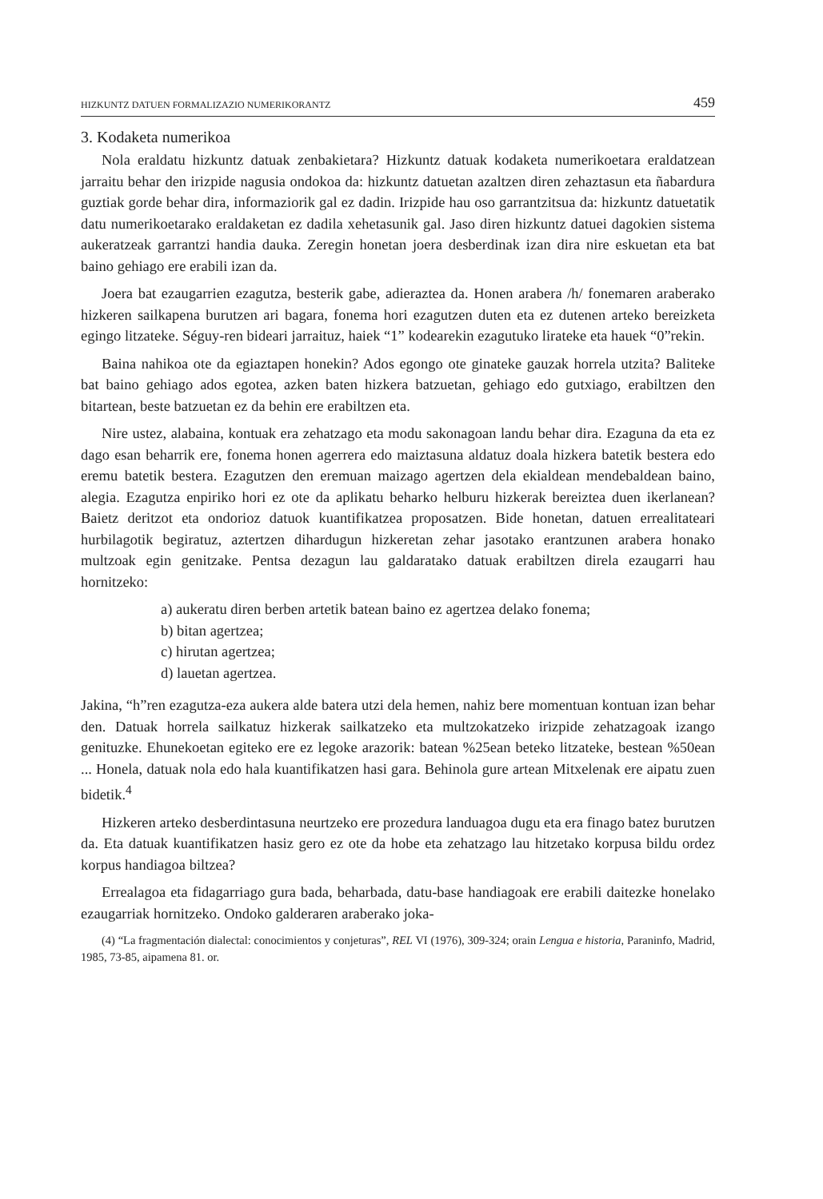HIZKUNTZ DATUEN FORMALIZAZIO NUMERIKORANTZ 459
3. Kodaketa numerikoa
Nola eraldatu hizkuntz datuak zenbakietara? Hizkuntz datuak kodaketa numerikoetara eraldatzean jarraitu behar den irizpide nagusia ondokoa da: hizkuntz datuetan azaltzen diren zehaztasun eta ñabardura guztiak gorde behar dira, informaziorik gal ez dadin. Irizpide hau oso garrantzitsua da: hizkuntz datuetatik datu numerikoetarako eraldaketan ez dadila xehetasunik gal. Jaso diren hizkuntz datuei dagokien sistema aukeratzeak garrantzi handia dauka. Zeregin honetan joera desberdinak izan dira nire eskuetan eta bat baino gehiago ere erabili izan da.
Joera bat ezaugarrien ezagutza, besterik gabe, adieraztea da. Honen arabera /h/ fonemaren araberako hizkeren sailkapena burutzen ari bagara, fonema hori ezagutzen duten eta ez dutenen arteko bereizketa egingo litzateke. Séguy-ren bideari jarraituz, haiek “1” kodearekin ezagutuko lirateke eta hauek “0”rekin.
Baina nahikoa ote da egiaztapen honekin? Ados egongo ote ginateke gauzak horrela utzita? Baliteke bat baino gehiago ados egotea, azken baten hizkera batzuetan, gehiago edo gutxiago, erabiltzen den bitartean, beste batzuetan ez da behin ere erabiltzen eta.
Nire ustez, alabaina, kontuak era zehatzago eta modu sakonagoan landu behar dira. Ezaguna da eta ez dago esan beharrik ere, fonema honen agerrera edo maiztasuna aldatuz doala hizkera batetik bestera edo eremu batetik bestera. Ezagutzen den eremuan maizago agertzen dela ekialdean mendebaldean baino, alegia. Ezagutza enpiriko hori ez ote da aplikatu beharko helburu hizkerak bereiztea duen ikerlanean? Baietz deritzot eta ondorioz datuok kuantifikatzea proposatzen. Bide honetan, datuen errealitateari hurbilagotik begiratuz, aztertzen dihardugun hizkeretan zehar jasotako erantzunen arabera honako multzoak egin genitzake. Pentsa dezagun lau galdaratako datuak erabiltzen direla ezaugarri hau hornitzeko:
a) aukeratu diren berben artetik batean baino ez agertzea delako fonema;
b) bitan agertzea;
c) hirutan agertzea;
d) lauetan agertzea.
Jakina, “h”ren ezagutza-eza aukera alde batera utzi dela hemen, nahiz bere momentuan kontuan izan behar den. Datuak horrela sailkatuz hizkerak sailkatzeko eta multzokatzeko irizpide zehatzagoak izango genituzke. Ehunekoetan egiteko ere ez legoke arazorik: batean %25ean beteko litzateke, bestean %50ean ... Honela, datuak nola edo hala kuantifikatzen hasi gara. Behinola gure artean Mitxelenak ere aipatu zuen bidetik.<sup>4</sup>
Hizkeren arteko desberdintasuna neurtzeko ere prozedura landuagoa dugu eta era finago batez burutzen da. Eta datuak kuantifikatzen hasiz gero ez ote da hobe eta zehatzago lau hitzetako korpusa bildu ordez korpus handiagoa biltzea?
Errealagoa eta fidagarriago gura bada, beharbada, datu-base handiagoak ere erabili daitezke honelako ezaugarriak hornitzeko. Ondoko galderaren araberako joka-
(4) “La fragmentación dialectal: conocimientos y conjeturas”, REL VI (1976), 309-324; orain Lengua e historia, Paraninfo, Madrid, 1985, 73-85, aipamena 81. or.